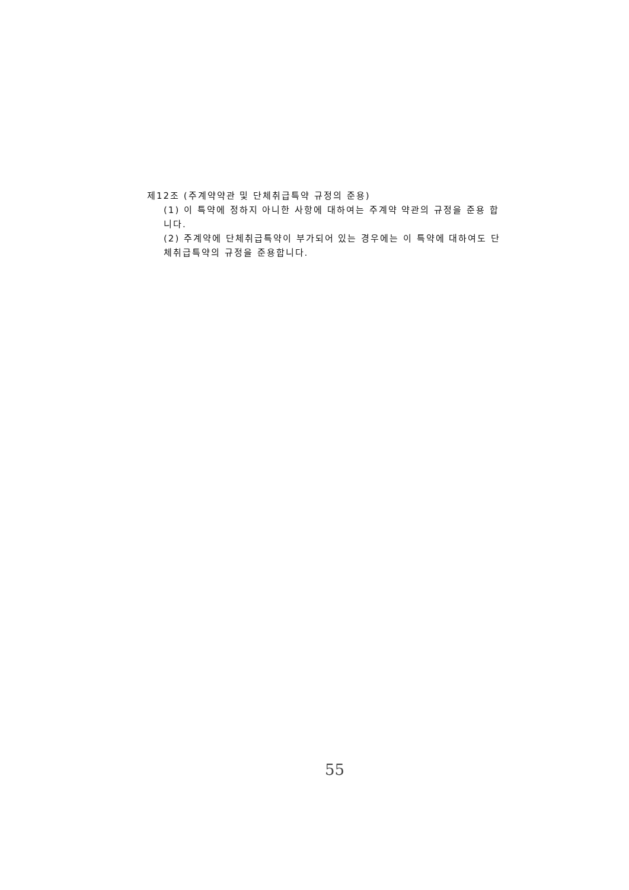제12조 (주계약약관 및 단체취급특약 규정의 준용)
(1) 이 특약에 정하지 아니한 사항에 대하여는 주계약 약관의 규정을 준용 합니다.
(2) 주계약에 단체취급특약이 부가되어 있는 경우에는 이 특약에 대하여도 단체취급특약의 규정을 준용합니다.
55